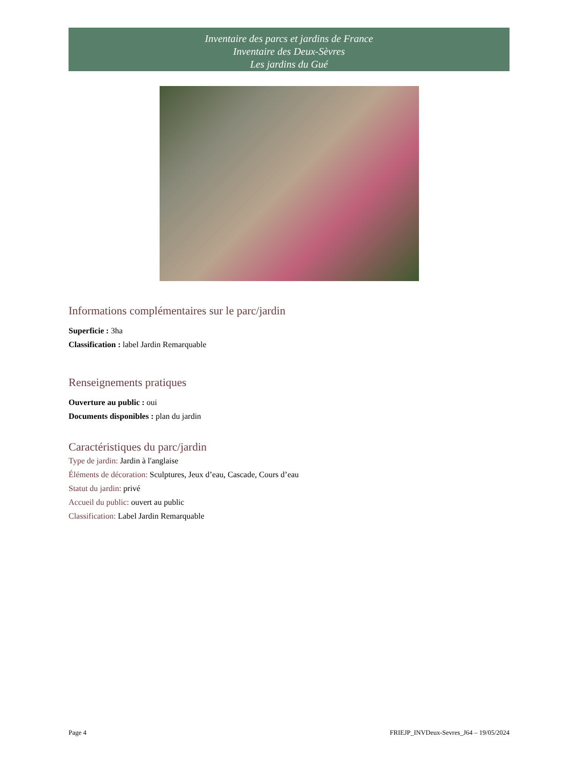Inventaire des parcs et jardins de France
Inventaire des Deux-Sèvres
Les jardins du Gué
Informations complémentaires sur le parc/jardin
Superficie : 3ha
Classification : label Jardin Remarquable
Renseignements pratiques
Ouverture au public : oui
Documents disponibles : plan du jardin
Caractéristiques du parc/jardin
Type de jardin: Jardin à l'anglaise
Éléments de décoration: Sculptures, Jeux d’eau, Cascade, Cours d’eau
Statut du jardin: privé
Accueil du public: ouvert au public
Classification: Label Jardin Remarquable
Page 4 FRIEJP_INVDeux-Sevres_J64 – 19/05/2024